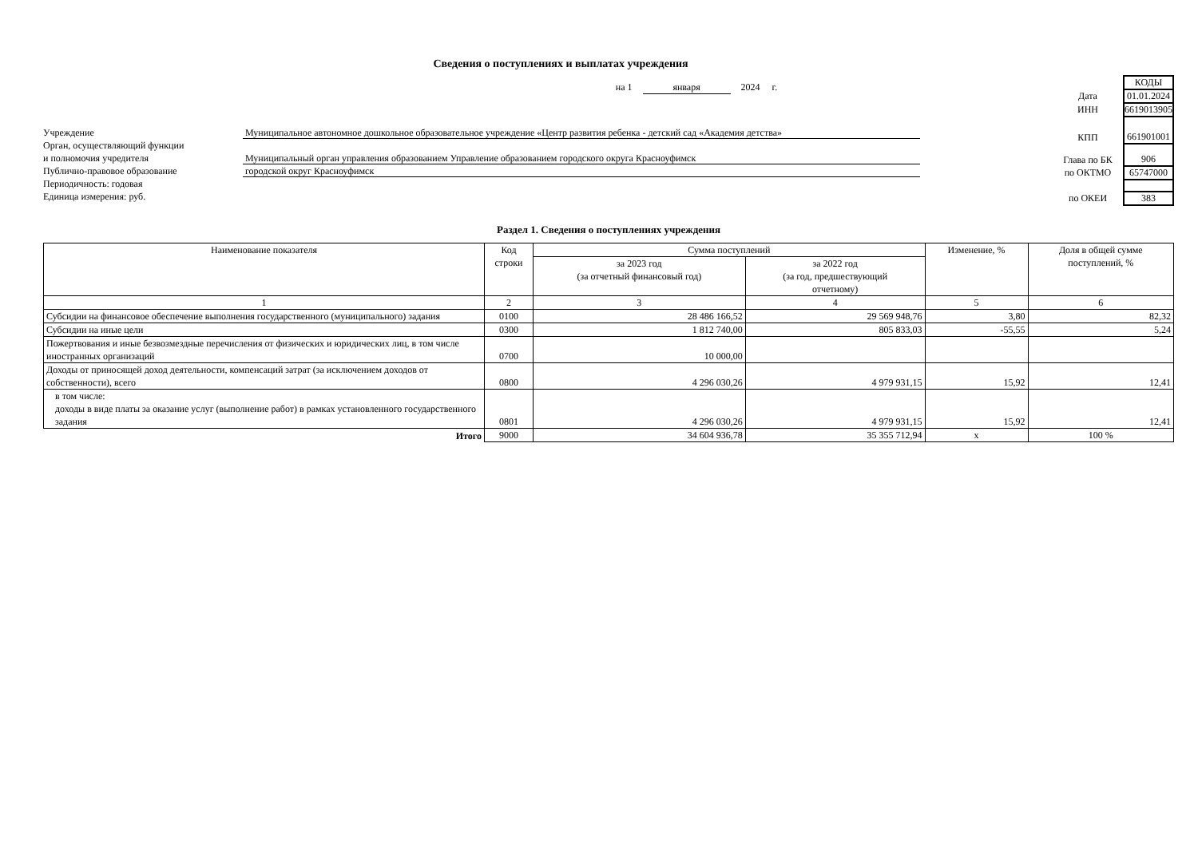Сведения о поступлениях и выплатах учреждения
на 1 января 2024 г.
Учреждение Муниципальное автономное дошкольное образовательное учреждение «Центр развития ребенка - детский сад «Академия детства»
Орган, осуществляющий функции
и полномочия учредителя Муниципальный орган управления образованием Управление образованием городского округа Красноуфимск
Публично-правовое образование городской округ Красноуфимск
Периодичность: годовая
Единица измерения: руб.
| | КОДЫ |
| Дата | 01.01.2024 |
| ИНН | 6619013905 |
| КПП | 661901001 |
| Глава по БК | 906 |
| по ОКТМО | 65747000 |
| по ОКЕИ | 383 |
Раздел 1. Сведения о поступлениях учреждения
| Наименование показателя | Код строки | Сумма поступлений | | Изменение, % | Доля в общей сумме поступлений, % |
| --- | --- | --- | --- | --- | --- |
| | | за 2023 год (за отчетный финансовый год) | за 2022 год (за год, предшествующий отчетному) | | |
| 1 | 2 | 3 | 4 | 5 | 6 |
| Субсидии на финансовое обеспечение выполнения государственного (муниципального) задания | 0100 | 28 486 166,52 | 29 569 948,76 | 3,80 | 82,32 |
| Субсидии на иные цели | 0300 | 1 812 740,00 | 805 833,03 | -55,55 | 5,24 |
| Пожертвования и иные безвозмездные перечисления от физических и юридических лиц, в том числе иностранных организаций | 0700 | 10 000,00 | | | |
| Доходы от приносящей доход деятельности, компенсаций затрат (за исключением доходов от собственности), всего | 0800 | 4 296 030,26 | 4 979 931,15 | 15,92 | 12,41 |
| в том числе: доходы в виде платы за оказание услуг (выполнение работ) в рамках установленного государственного задания | 0801 | 4 296 030,26 | 4 979 931,15 | 15,92 | 12,41 |
| Итого | 9000 | 34 604 936,78 | 35 355 712,94 | х | 100 % |